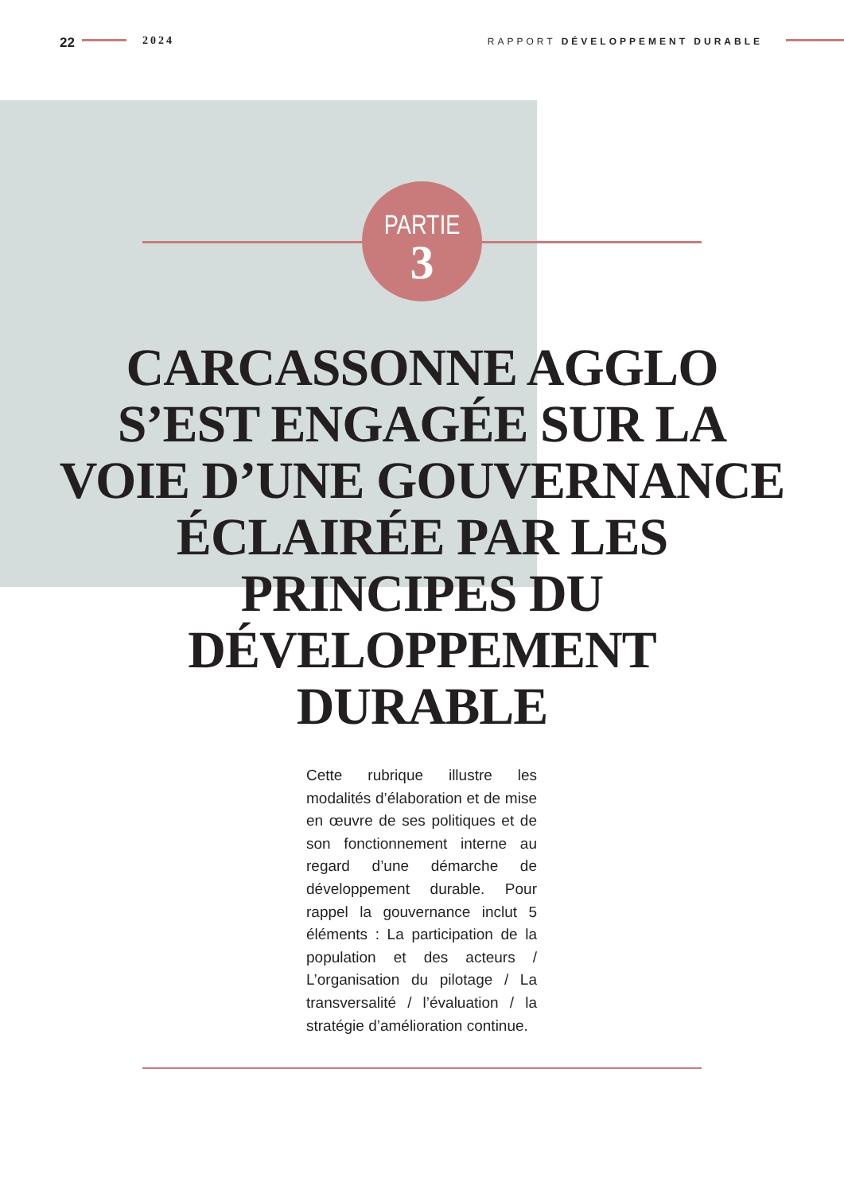22 2024 RAPPORT DÉVELOPPEMENT DURABLE
PARTIE
3
CARCASSONNE AGGLO
S’EST ENGAGÉE SUR LA
VOIE D’UNE GOUVERNANCE
ÉCLAIRÉE PAR LES
PRINCIPES DU
DÉVELOPPEMENT
DURABLE
Cette rubrique illustre les modalités d’élaboration et de mise en œuvre de ses politiques et de son fonctionnement interne au regard d’une démarche de développement durable. Pour rappel la gouvernance inclut 5 éléments : La participation de la population et des acteurs / L’organisation du pilotage / La transversalité / l’évaluation / la stratégie d’amélioration continue.